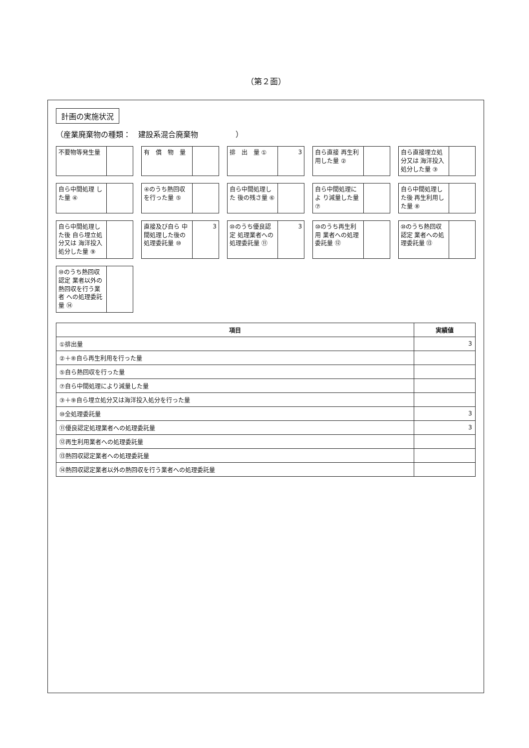（第２面）
計画の実施状況
（産業廃棄物の種類：　建設系混合廃棄物　　　　　）
不要物等発生量
有　償　物　量
排　出　量 ①
3
自ら直接 再生利用した量 ②
自ら直接埋立処分又は 海洋投入処分した量 ③
自ら中間処理 した量 ④
④のうち熱回収 を行った量 ⑤
自ら中間処理した 後の残さ量 ⑥
自ら中間処理によ り減量した量 ⑦
自ら中間処理した後 再生利用した量 ⑧
自ら中間処理した後 自ら埋立処分又は 海洋投入処分した量 ⑨
直接及び自ら 中間処理した後の 処理委託量 ⑩
3
⑩のうち優良認定 処理業者への 処理委託量 ⑪
3
⑩のうち再生利用 業者への処理委託量 ⑫
⑩のうち熱回収認定 業者への処理委託量 ⑬
⑩のうち熱回収認定 業者以外の 熱回収を行う業者 への処理委託量 ⑭
| 項目 | 実績値 |
| --- | --- |
| ①排出量 | 3 |
| ②＋⑧自ら再生利用を行った量 | |
| ⑤自ら熱回収を行った量 | |
| ⑦自ら中間処理により減量した量 | |
| ③＋⑨自ら埋立処分又は海洋投入処分を行った量 | |
| ⑩全処理委託量 | 3 |
| ⑪優良認定処理業者への処理委託量 | 3 |
| ⑫再生利用業者への処理委託量 | |
| ⑬熱回収認定業者への処理委託量 | |
| ⑭熱回収認定業者以外の熱回収を行う業者への処理委託量 | |